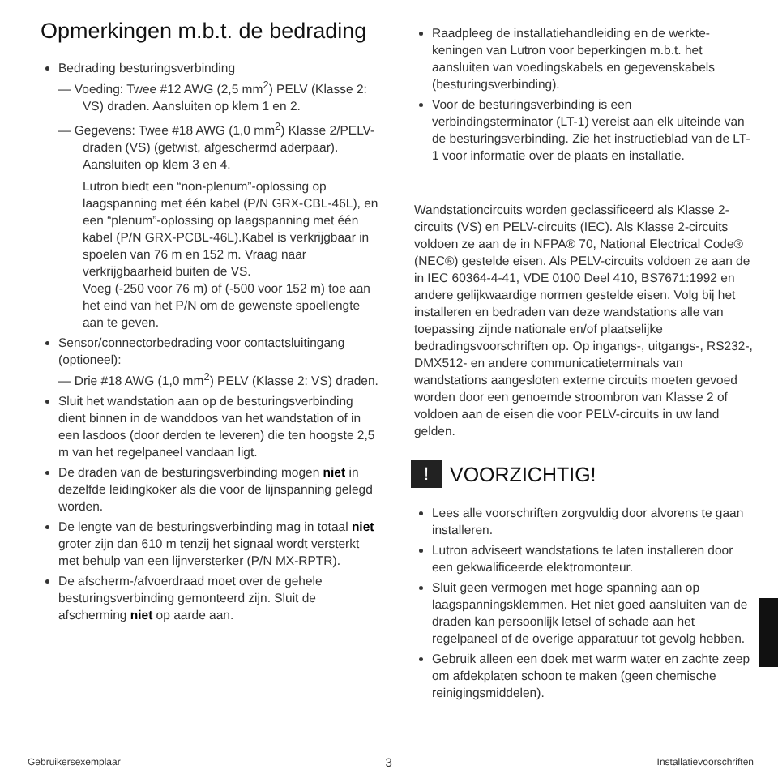Opmerkingen m.b.t. de bedrading
Bedrading besturingsverbinding
— Voeding: Twee #12 AWG (2,5 mm<sup>2</sup>) PELV (Klasse 2: VS) draden. Aansluiten op klem 1 en 2.
— Gegevens: Twee #18 AWG (1,0 mm<sup>2</sup>) Klasse 2/PELV-draden (VS) (getwist, afgeschermd aderpaar). Aansluiten op klem 3 en 4.
Lutron biedt een “non-plenum”-oplossing op laagspanning met één kabel (P/N GRX-CBL-46L), en een “plenum”-oplossing op laagspanning met één kabel (P/N GRX-PCBL-46L).Kabel is verkrijgbaar in spoelen van 76 m en 152 m. Vraag naar verkrijgbaarheid buiten de VS.
Voeg (-250 voor 76 m) of (-500 voor 152 m) toe aan het eind van het P/N om de gewenste spoellengte aan te geven.
Sensor/connectorbedrading voor contactsluitingang (optioneel):
— Drie #18 AWG (1,0 mm<sup>2</sup>) PELV (Klasse 2: VS) draden.
Sluit het wandstation aan op de besturingsverbinding dient binnen in de wanddoos van het wandstation of in een lasdoos (door derden te leveren) die ten hoogste 2,5 m van het regelpaneel vandaan ligt.
De draden van de besturingsverbinding mogen niet in dezelfde leidingkoker als die voor de lijnspanning gelegd worden.
De lengte van de besturingsverbinding mag in totaal niet groter zijn dan 610 m tenzij het signaal wordt versterkt met behulp van een lijnversterker (P/N MX-RPTR).
De afscherm-/afvoerdraad moet over de gehele besturingsverbinding gemonteerd zijn. Sluit de afscherming niet op aarde aan.
Raadpleeg de installatiehandleiding en de werkte­keningen van Lutron voor beperkingen m.b.t. het aansluiten van voedingskabels en gegevenskabels (besturingsverbinding).
Voor de besturingsverbinding is een verbindingsterminator (LT-1) vereist aan elk uiteinde van de besturingsverbinding. Zie het instructieblad van de LT-1 voor informatie over de plaats en installatie.
Wandstationcircuits worden geclassificeerd als Klasse 2-circuits (VS) en PELV-circuits (IEC). Als Klasse 2-circuits voldoen ze aan de in NFPA® 70, National Electrical Code® (NEC®) gestelde eisen. Als PELV-circuits voldoen ze aan de in IEC 60364-4-41, VDE 0100 Deel 410, BS7671:1992 en andere gelijkwaardige normen gestelde eisen. Volg bij het installeren en bedraden van deze wandstations alle van toepassing zijnde nationale en/of plaatselijke bedradingsvoorschriften op. Op ingangs-, uitgangs-, RS232-, DMX512- en andere communicatieterminals van wandstations aangesloten externe circuits moeten gevoed worden door een genoemde stroombron van Klasse 2 of voldoen aan de eisen die voor PELV-circuits in uw land gelden.
! VOORZICHTIG!
Lees alle voorschriften zorgvuldig door alvorens te gaan installeren.
Lutron adviseert wandstations te laten installeren door een gekwalificeerde elektromonteur.
Sluit geen vermogen met hoge spanning aan op laagspanningsklemmen. Het niet goed aansluiten van de draden kan persoonlijk letsel of schade aan het regelpaneel of de overige apparatuur tot gevolg hebben.
Gebruik alleen een doek met warm water en zachte zeep om afdekplaten schoon te maken (geen chemische reinigingsmiddelen).
Gebruikersexemplaar 3 Installatievoorschriften